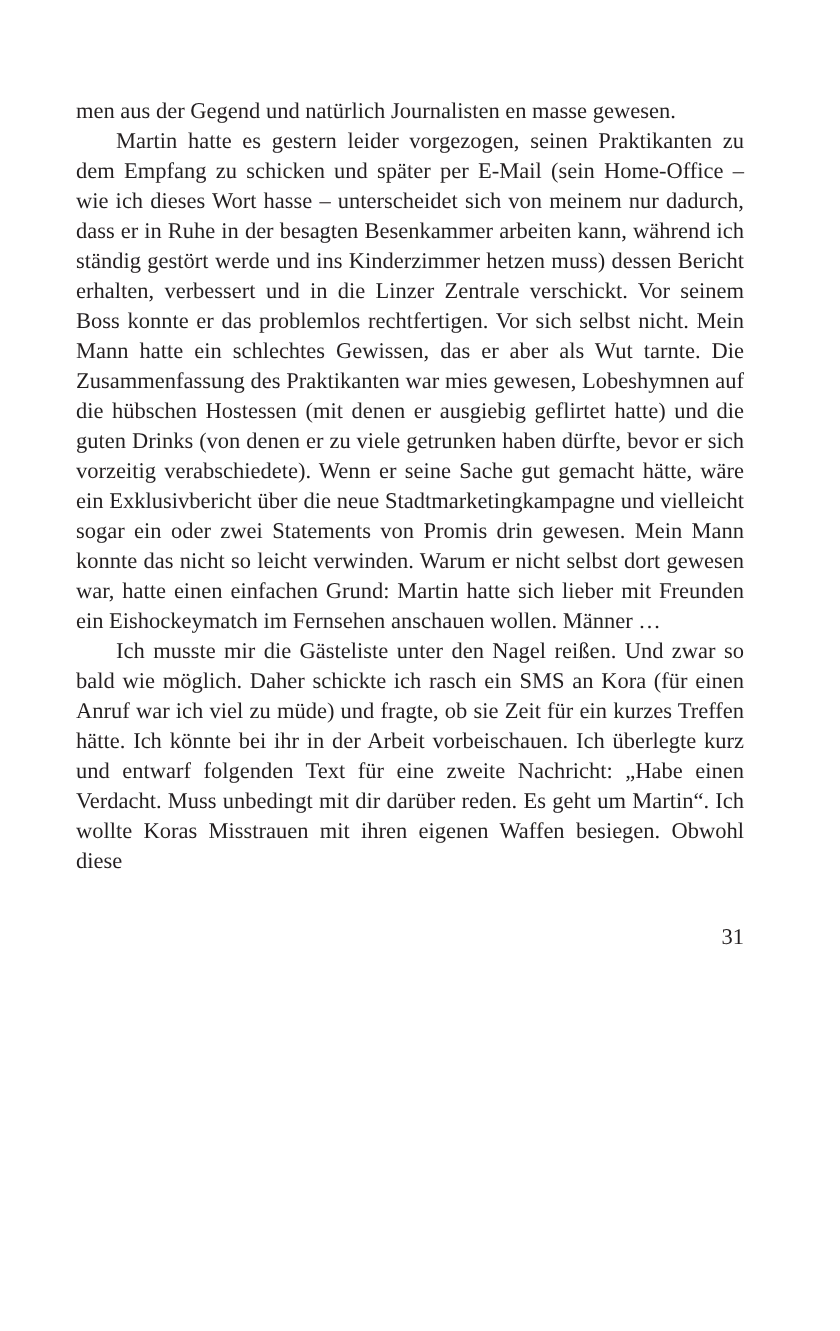men aus der Gegend und natürlich Journalisten en masse gewesen.
Martin hatte es gestern leider vorgezogen, seinen Praktikanten zu dem Empfang zu schicken und später per E-Mail (sein Home-Office – wie ich dieses Wort hasse – unterscheidet sich von meinem nur dadurch, dass er in Ruhe in der besagten Besenkammer arbeiten kann, während ich ständig gestört werde und ins Kinderzimmer hetzen muss) dessen Bericht erhalten, verbessert und in die Linzer Zentrale verschickt. Vor seinem Boss konnte er das problemlos rechtfertigen. Vor sich selbst nicht. Mein Mann hatte ein schlechtes Gewissen, das er aber als Wut tarnte. Die Zusammenfassung des Praktikanten war mies gewesen, Lobeshymnen auf die hübschen Hostessen (mit denen er ausgiebig geflirtet hatte) und die guten Drinks (von denen er zu viele getrunken haben dürfte, bevor er sich vorzeitig verabschiedete). Wenn er seine Sache gut gemacht hätte, wäre ein Exklusivbericht über die neue Stadtmarketingkampagne und vielleicht sogar ein oder zwei Statements von Promis drin gewesen. Mein Mann konnte das nicht so leicht verwinden. Warum er nicht selbst dort gewesen war, hatte einen einfachen Grund: Martin hatte sich lieber mit Freunden ein Eishockeymatch im Fernsehen anschauen wollen. Männer …
Ich musste mir die Gästeliste unter den Nagel reißen. Und zwar so bald wie möglich. Daher schickte ich rasch ein SMS an Kora (für einen Anruf war ich viel zu müde) und fragte, ob sie Zeit für ein kurzes Treffen hätte. Ich könnte bei ihr in der Arbeit vorbeischauen. Ich überlegte kurz und entwarf folgenden Text für eine zweite Nachricht: „Habe einen Verdacht. Muss unbedingt mit dir darüber reden. Es geht um Martin“. Ich wollte Koras Misstrauen mit ihren eigenen Waffen besiegen. Obwohl diese
31